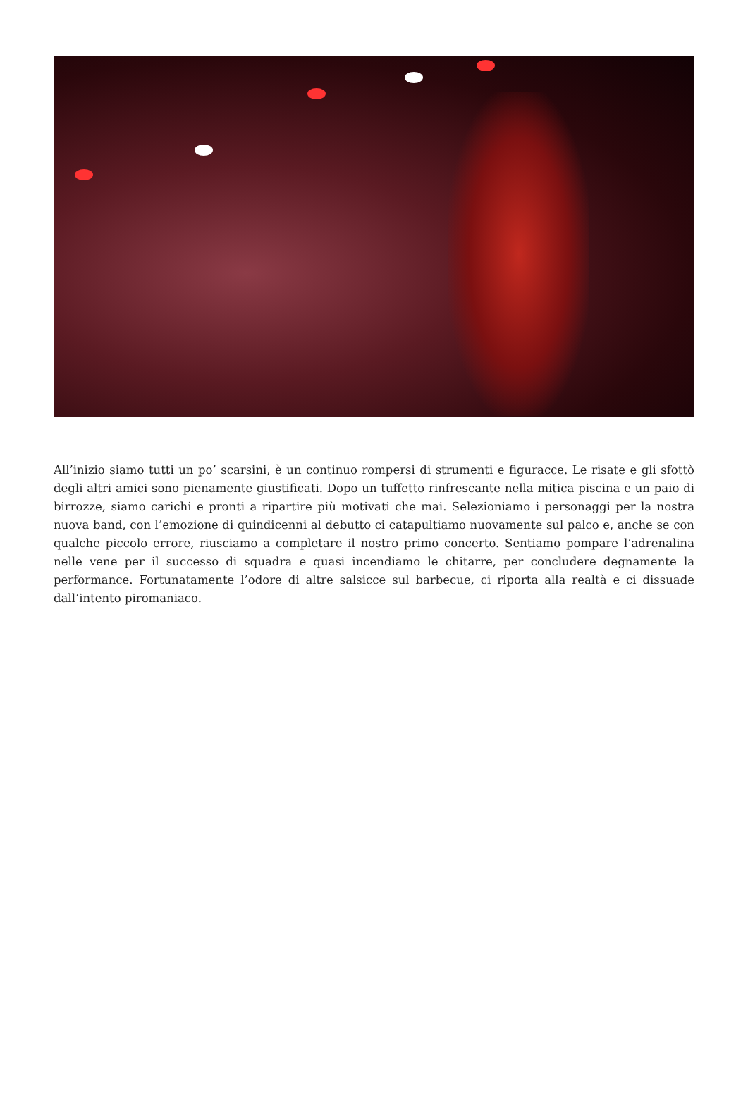All’inizio siamo tutti un po’ scarsini, è un continuo rompersi di strumenti e figuracce. Le risate e gli sfottò degli altri amici sono pienamente giustificati. Dopo un tuffetto rinfrescante nella mitica piscina e un paio di birrozze, siamo carichi e pronti a ripartire più motivati che mai. Selezioniamo i personaggi per la nostra nuova band, con l’emozione di quindicenni al debutto ci catapultiamo nuovamente sul palco e, anche se con qualche piccolo errore, riusciamo a completare il nostro primo concerto. Sentiamo pompare l’adrenalina nelle vene per il successo di squadra e quasi incendiamo le chitarre, per concludere degnamente la performance. Fortunatamente l’odore di altre salsicce sul barbecue, ci riporta alla realtà e ci dissuade dall’intento piromaniaco.